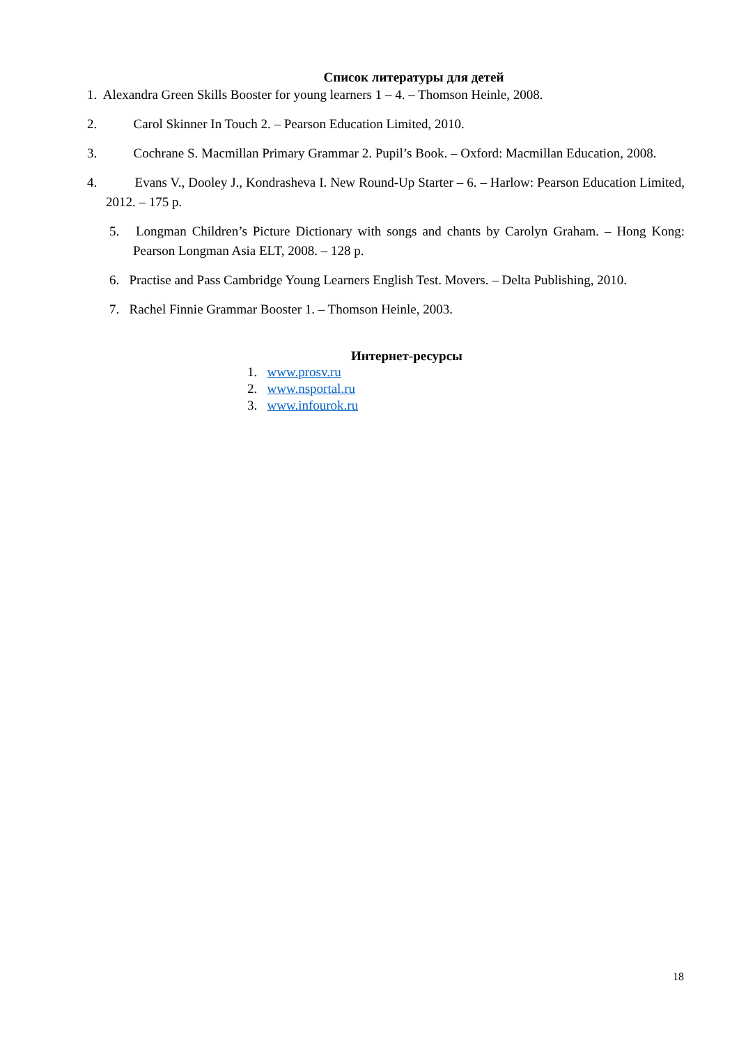Список литературы для детей
1. Alexandra Green Skills Booster for young learners 1 – 4. – Thomson Heinle, 2008.
2. Carol Skinner In Touch 2. – Pearson Education Limited, 2010.
3. Cochrane S. Macmillan Primary Grammar 2. Pupil’s Book. – Oxford: Macmillan Education, 2008.
4. Evans V., Dooley J., Kondrasheva I. New Round-Up Starter – 6. – Harlow: Pearson Education Limited, 2012. – 175 p.
5. Longman Children’s Picture Dictionary with songs and chants by Carolyn Graham. – Hong Kong: Pearson Longman Asia ELT, 2008. – 128 p.
6. Practise and Pass Cambridge Young Learners English Test. Movers. – Delta Publishing, 2010.
7. Rachel Finnie Grammar Booster 1. – Thomson Heinle, 2003.
Интернет-ресурсы
1. www.prosv.ru
2. www.nsportal.ru
3. www.infourok.ru
18